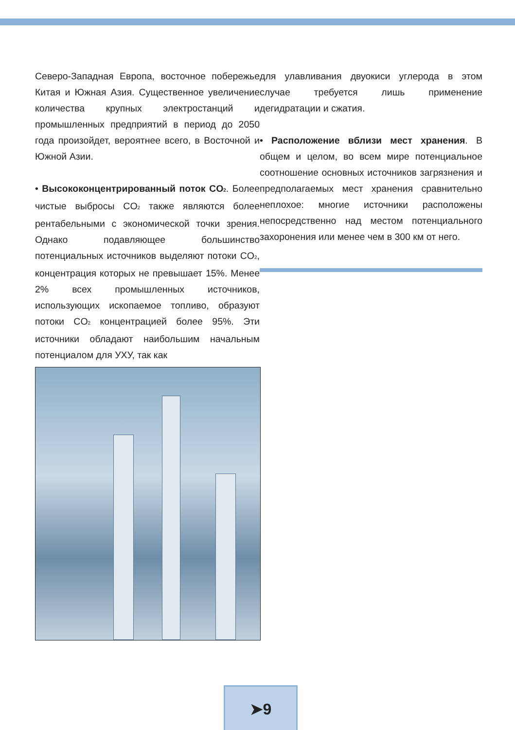Северо-Западная Европа, восточное побережье Китая и Южная Азия. Существенное увеличение количества крупных электростанций и промышленных предприятий в период до 2050 года произойдет, вероятнее всего, в Восточной и Южной Азии.
• Высококонцентрированный поток CO<sub>2</sub>. Более чистые выбросы CO<sub>2</sub> также являются более рентабельными с экономической точки зрения. Однако подавляющее большинство потенциальных источников выделяют потоки CO<sub>2</sub>, концентрация которых не превышает 15%. Менее 2% всех промышленных источников, использующих ископаемое топливо, образуют потоки CO<sub>2</sub> концентрацией более 95%. Эти источники обладают наибольшим начальным потенциалом для УХУ, так как
для улавливания двуокиси углерода в этом случае требуется лишь применение дегидратации и сжатия.
• Расположение вблизи мест хранения. В общем и целом, во всем мире потенциальное соотношение основных источников загрязнения и предполагаемых мест хранения сравнительно неплохое: многие источники расположены непосредственно над местом потенциального захоронения или менее чем в 300 км от него.
➤9